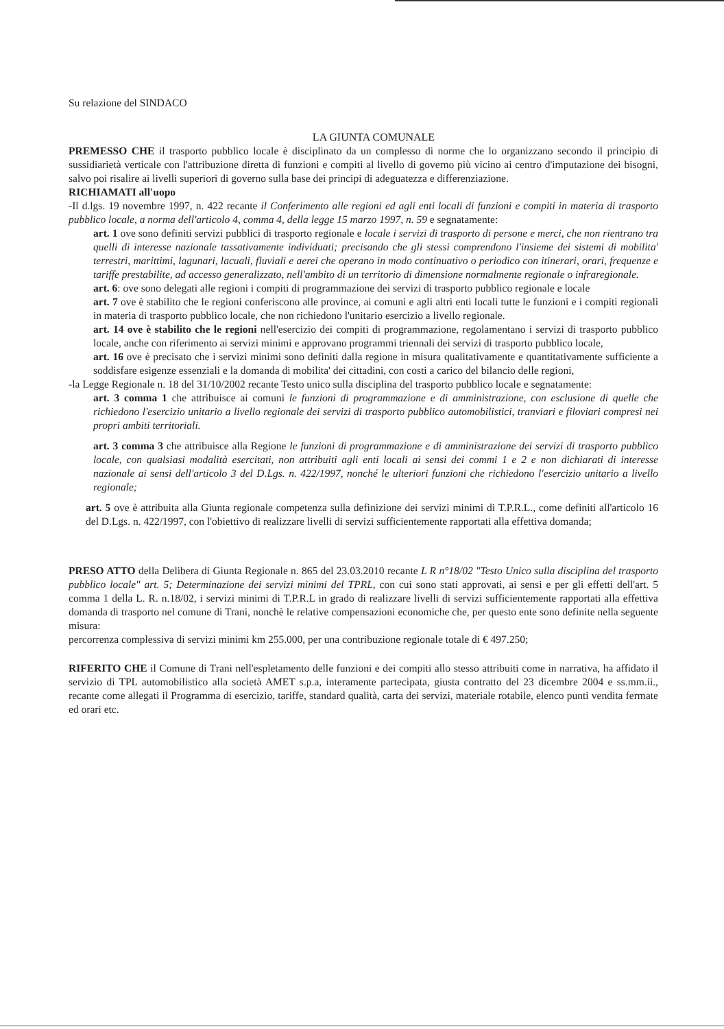Su relazione del SINDACO
LA GIUNTA COMUNALE
PREMESSO CHE il trasporto pubblico locale è disciplinato da un complesso di norme che lo organizzano secondo il principio di sussidiarietà verticale con l'attribuzione diretta di funzioni e compiti al livello di governo più vicino ai centro d'imputazione dei bisogni, salvo poi risalire ai livelli superiori di governo sulla base dei principi di adeguatezza e differenziazione.
RICHIAMATI all'uopo
-Il d.lgs. 19 novembre 1997, n. 422 recante il Conferimento alle regioni ed agli enti locali di funzioni e compiti in materia di trasporto pubblico locale, a norma dell'articolo 4, comma 4, della legge 15 marzo 1997, n. 59 e segnatamente:
art. 1 ove sono definiti servizi pubblici di trasporto regionale e locale i servizi di trasporto di persone e merci, che non rientrano tra quelli di interesse nazionale tassativamente individuati; precisando che gli stessi comprendono l'insieme dei sistemi di mobilita' terrestri, marittimi, lagunari, lacuali, fluviali e aerei che operano in modo continuativo o periodico con itinerari, orari, frequenze e tariffe prestabilite, ad accesso generalizzato, nell'ambito di un territorio di dimensione normalmente regionale o infraregionale.
art. 6: ove sono delegati alle regioni i compiti di programmazione dei servizi di trasporto pubblico regionale e locale
art. 7 ove è stabilito che le regioni conferiscono alle province, ai comuni e agli altri enti locali tutte le funzioni e i compiti regionali in materia di trasporto pubblico locale, che non richiedono l'unitario esercizio a livello regionale.
art. 14 ove è stabilito che le regioni nell'esercizio dei compiti di programmazione, regolamentano i servizi di trasporto pubblico locale, anche con riferimento ai servizi minimi e approvano programmi triennali dei servizi di trasporto pubblico locale,
art. 16 ove è precisato che i servizi minimi sono definiti dalla regione in misura qualitativamente e quantitativamente sufficiente a soddisfare esigenze essenziali e la domanda di mobilita' dei cittadini, con costi a carico del bilancio delle regioni,
-la Legge Regionale n. 18 del 31/10/2002 recante Testo unico sulla disciplina del trasporto pubblico locale e segnatamente:
art. 3 comma 1 che attribuisce ai comuni le funzioni di programmazione e di amministrazione, con esclusione di quelle che richiedono l'esercizio unitario a livello regionale dei servizi di trasporto pubblico automobilistici, tranviari e filoviari compresi nei propri ambiti territoriali.
art. 3 comma 3 che attribuisce alla Regione le funzioni di programmazione e di amministrazione dei servizi di trasporto pubblico locale, con qualsiasi modalità esercitati, non attribuiti agli enti locali ai sensi dei commi 1 e 2 e non dichiarati di interesse nazionale ai sensi dell'articolo 3 del D.Lgs. n. 422/1997, nonché le ulteriori funzioni che richiedono l'esercizio unitario a livello regionale;
art. 5 ove è attribuita alla Giunta regionale competenza sulla definizione dei servizi minimi di T.P.R.L., come definiti all'articolo 16 del D.Lgs. n. 422/1997, con l'obiettivo di realizzare livelli di servizi sufficientemente rapportati alla effettiva domanda;
PRESO ATTO della Delibera di Giunta Regionale n. 865 del 23.03.2010 recante L R n°18/02 "Testo Unico sulla disciplina del trasporto pubblico locale" art. 5; Determinazione dei servizi minimi del TPRL, con cui sono stati approvati, ai sensi e per gli effetti dell'art. 5 comma 1 della L. R. n.18/02, i servizi minimi di T.P.R.L in grado di realizzare livelli di servizi sufficientemente rapportati alla effettiva domanda di trasporto nel comune di Trani, nonchè le relative compensazioni economiche che, per questo ente sono definite nella seguente misura:
percorrenza complessiva di servizi minimi km 255.000, per una contribuzione regionale totale di € 497.250;
RIFERITO CHE il Comune di Trani nell'espletamento delle funzioni e dei compiti allo stesso attribuiti come in narrativa, ha affidato il servizio di TPL automobilistico alla società AMET s.p.a, interamente partecipata, giusta contratto del 23 dicembre 2004 e ss.mm.ii., recante come allegati il Programma di esercizio, tariffe, standard qualità, carta dei servizi, materiale rotabile, elenco punti vendita fermate ed orari etc.